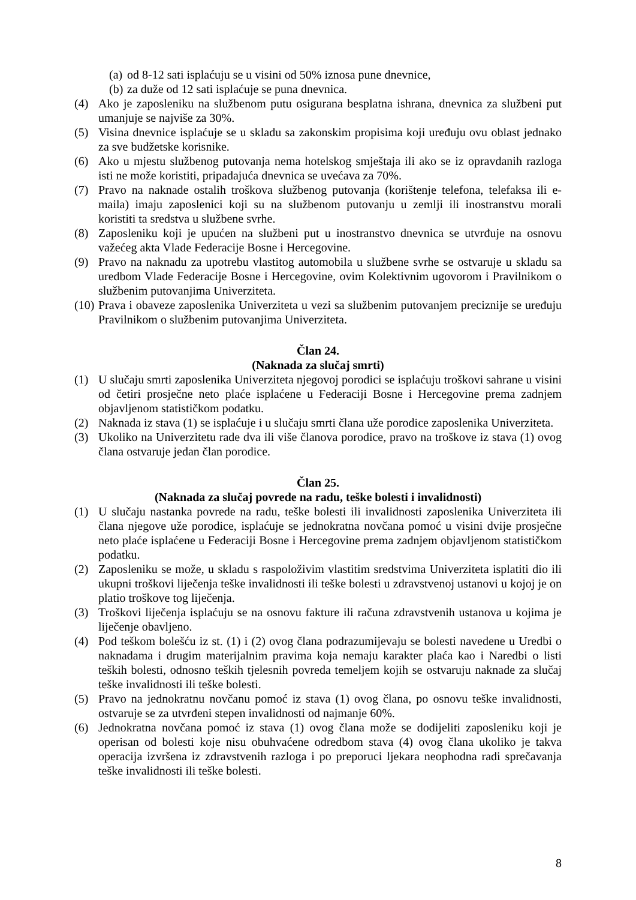(a) od 8-12 sati isplaćuju se u visini od 50% iznosa pune dnevnice,
(b) za duže od 12 sati isplaćuje se puna dnevnica.
(4) Ako je zaposleniku na službenom putu osigurana besplatna ishrana, dnevnica za službeni put umanjuje se najviše za 30%.
(5) Visina dnevnice isplaćuje se u skladu sa zakonskim propisima koji uređuju ovu oblast jednako za sve budžetske korisnike.
(6) Ako u mjestu službenog putovanja nema hotelskog smještaja ili ako se iz opravdanih razloga isti ne može koristiti, pripadajuća dnevnica se uvećava za 70%.
(7) Pravo na naknade ostalih troškova službenog putovanja (korištenje telefona, telefaksa ili e-maila) imaju zaposlenici koji su na službenom putovanju u zemlji ili inostranstvu morali koristiti ta sredstva u službene svrhe.
(8) Zaposleniku koji je upućen na službeni put u inostranstvo dnevnica se utvrđuje na osnovu važećeg akta Vlade Federacije Bosne i Hercegovine.
(9) Pravo na naknadu za upotrebu vlastitog automobila u službene svrhe se ostvaruje u skladu sa uredbom Vlade Federacije Bosne i Hercegovine, ovim Kolektivnim ugovorom i Pravilnikom o službenim putovanjima Univerziteta.
(10) Prava i obaveze zaposlenika Univerziteta u vezi sa službenim putovanjem preciznije se uređuju Pravilnikom o službenim putovanjima Univerziteta.
Član 24.
(Naknada za slučaj smrti)
(1) U slučaju smrti zaposlenika Univerziteta njegovoj porodici se isplaćuju troškovi sahrane u visini od četiri prosječne neto plaće isplaćene u Federaciji Bosne i Hercegovine prema zadnjem objavljenom statističkom podatku.
(2) Naknada iz stava (1) se isplaćuje i u slučaju smrti člana uže porodice zaposlenika Univerziteta.
(3) Ukoliko na Univerzitetu rade dva ili više članova porodice, pravo na troškove iz stava (1) ovog člana ostvaruje jedan član porodice.
Član 25.
(Naknada za slučaj povrede na radu, teške bolesti i invalidnosti)
(1) U slučaju nastanka povrede na radu, teške bolesti ili invalidnosti zaposlenika Univerziteta ili člana njegove uže porodice, isplaćuje se jednokratna novčana pomoć u visini dvije prosječne neto plaće isplaćene u Federaciji Bosne i Hercegovine prema zadnjem objavljenom statističkom podatku.
(2) Zaposleniku se može, u skladu s raspoloživim vlastitim sredstvima Univerziteta isplatiti dio ili ukupni troškovi liječenja teške invalidnosti ili teške bolesti u zdravstvenoj ustanovi u kojoj je on platio troškove tog liječenja.
(3) Troškovi liječenja isplaćuju se na osnovu fakture ili računa zdravstvenih ustanova u kojima je liječenje obavljeno.
(4) Pod teškom bolešću iz st. (1) i (2) ovog člana podrazumijevaju se bolesti navedene u Uredbi o naknadama i drugim materijalnim pravima koja nemaju karakter plaća kao i Naredbi o listi teških bolesti, odnosno teških tjelesnih povreda temeljem kojih se ostvaruju naknade za slučaj teške invalidnosti ili teške bolesti.
(5) Pravo na jednokratnu novčanu pomoć iz stava (1) ovog člana, po osnovu teške invalidnosti, ostvaruje se za utvrđeni stepen invalidnosti od najmanje 60%.
(6) Jednokratna novčana pomoć iz stava (1) ovog člana može se dodijeliti zaposleniku koji je operisan od bolesti koje nisu obuhvaćene odredbom stava (4) ovog člana ukoliko je takva operacija izvršena iz zdravstvenih razloga i po preporuci ljekara neophodna radi sprečavanja teške invalidnosti ili teške bolesti.
8